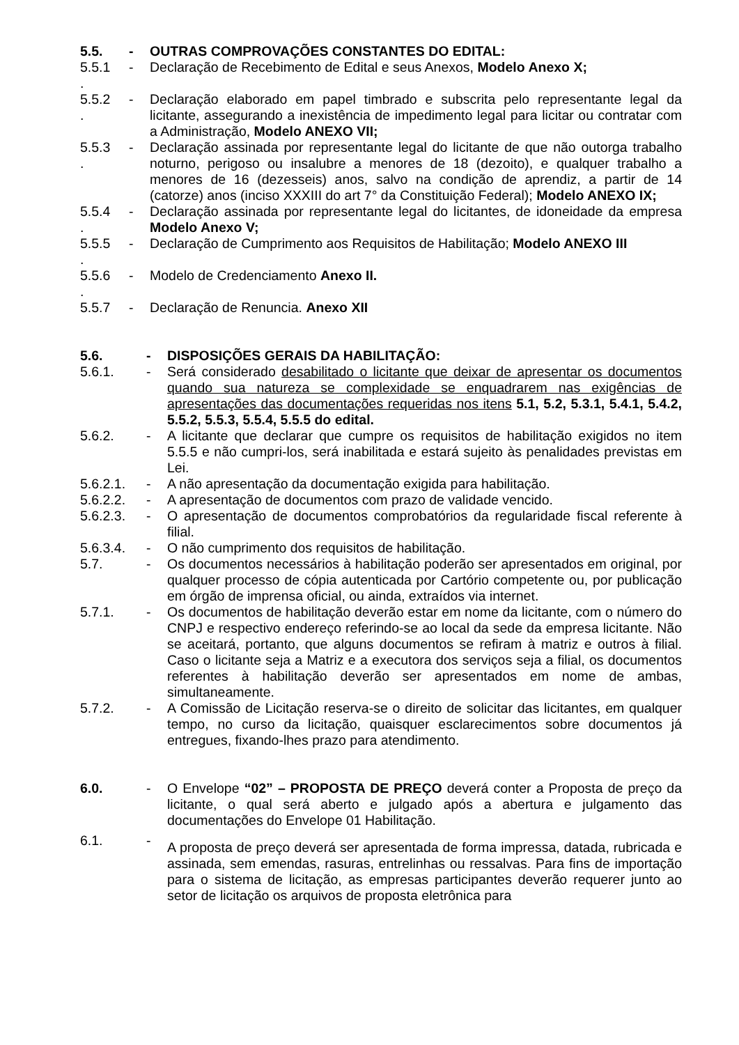5.5. - OUTRAS COMPROVAÇÕES CONSTANTES DO EDITAL:
5.5.1
.
- Declaração de Recebimento de Edital e seus Anexos, Modelo Anexo X;
5.5.2
.
- Declaração elaborado em papel timbrado e subscrita pelo representante legal da licitante, assegurando a inexistência de impedimento legal para licitar ou contratar com a Administração, Modelo ANEXO VII;
5.5.3
.
- Declaração assinada por representante legal do licitante de que não outorga trabalho noturno, perigoso ou insalubre a menores de 18 (dezoito), e qualquer trabalho a menores de 16 (dezesseis) anos, salvo na condição de aprendiz, a partir de 14 (catorze) anos (inciso XXXIII do art 7° da Constituição Federal); Modelo ANEXO IX;
5.5.4
.
- Declaração assinada por representante legal do licitantes, de idoneidade da empresa Modelo Anexo V;
5.5.5
.
- Declaração de Cumprimento aos Requisitos de Habilitação; Modelo ANEXO III
5.5.6
.
- Modelo de Credenciamento Anexo II.
5.5.7 - Declaração de Renuncia. Anexo XII
5.6. - DISPOSIÇÕES GERAIS DA HABILITAÇÃO:
5.6.1. - Será considerado desabilitado o licitante que deixar de apresentar os documentos quando sua natureza se complexidade se enquadrarem nas exigências de apresentações das documentações requeridas nos itens 5.1, 5.2, 5.3.1, 5.4.1, 5.4.2, 5.5.2, 5.5.3, 5.5.4, 5.5.5 do edital.
5.6.2. - A licitante que declarar que cumpre os requisitos de habilitação exigidos no item 5.5.5 e não cumpri-los, será inabilitada e estará sujeito às penalidades previstas em Lei.
5.6.2.1. - A não apresentação da documentação exigida para habilitação.
5.6.2.2. - A apresentação de documentos com prazo de validade vencido.
5.6.2.3. - O apresentação de documentos comprobatórios da regularidade fiscal referente à filial.
5.6.3.4. - O não cumprimento dos requisitos de habilitação.
5.7. - Os documentos necessários à habilitação poderão ser apresentados em original, por qualquer processo de cópia autenticada por Cartório competente ou, por publicação em órgão de imprensa oficial, ou ainda, extraídos via internet.
5.7.1. - Os documentos de habilitação deverão estar em nome da licitante, com o número do CNPJ e respectivo endereço referindo-se ao local da sede da empresa licitante. Não se aceitará, portanto, que alguns documentos se refiram à matriz e outros à filial. Caso o licitante seja a Matriz e a executora dos serviços seja a filial, os documentos referentes à habilitação deverão ser apresentados em nome de ambas, simultaneamente.
5.7.2. - A Comissão de Licitação reserva-se o direito de solicitar das licitantes, em qualquer tempo, no curso da licitação, quaisquer esclarecimentos sobre documentos já entregues, fixando-lhes prazo para atendimento.
6.0. - O Envelope “02” – PROPOSTA DE PREÇO deverá conter a Proposta de preço da licitante, o qual será aberto e julgado após a abertura e julgamento das documentações do Envelope 01 Habilitação.
6.1. -
A proposta de preço deverá ser apresentada de forma impressa, datada, rubricada e assinada, sem emendas, rasuras, entrelinhas ou ressalvas. Para fins de importação para o sistema de licitação, as empresas participantes deverão requerer junto ao setor de licitação os arquivos de proposta eletrônica para